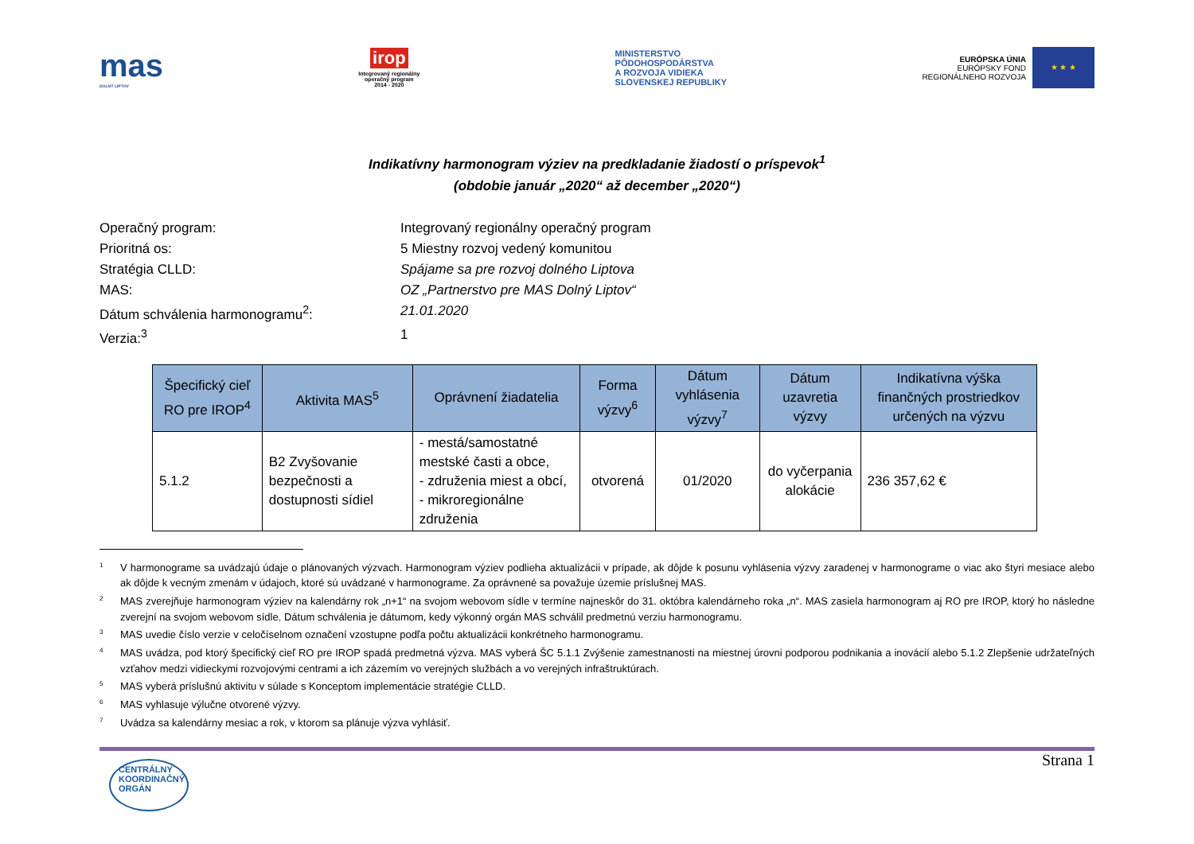mas
DOLNÝ LIPTOV
irop
Integrovaný regionálny
operačný program
2014 - 2020
MINISTERSTVO
PÔDOHOSPODÁRSTVA
A ROZVOJA VIDIEKA
SLOVENSKEJ REPUBLIKY
EURÓPSKA ÚNIA
EURÓPSKY FOND
REGIONÁLNEHO ROZVOJA
★ ★ ★
Indikatívny harmonogram výziev na predkladanie žiadostí o príspevok<sup>1</sup>
(obdobie január „2020“ až december „2020“)
Operačný program:
Integrovaný regionálny operačný program
Prioritná os:
5 Miestny rozvoj vedený komunitou
Stratégia CLLD:
Spájame sa pre rozvoj dolného Liptova
MAS:
OZ „Partnerstvo pre MAS Dolný Liptov“
Dátum schválenia harmonogramu<sup>2</sup>:
21.01.2020
Verzia:<sup>3</sup>
1
| Špecifický cieľ RO pre IROP<sup>4</sup> | Aktivita MAS<sup>5</sup> | Oprávnení žiadatelia | Forma výzvy<sup>6</sup> | Dátum vyhlásenia výzvy<sup>7</sup> | Dátum uzavretia výzvy | Indikatívna výška finančných prostriedkov určených na výzvu |
| --- | --- | --- | --- | --- | --- | --- |
| 5.1.2 | B2 Zvyšovanie bezpečnosti a dostupnosti sídiel | - mestá/samostatné mestské časti a obce, - združenia miest a obcí, - mikroregionálne združenia | otvorená | 01/2020 | do vyčerpania alokácie | 236 357,62 € |
<sup>1</sup> V harmonograme sa uvádzajú údaje o plánovaných výzvach. Harmonogram výziev podlieha aktualizácii v prípade, ak dôjde k posunu vyhlásenia výzvy zaradenej v harmonograme o viac ako štyri mesiace alebo ak dôjde k vecným zmenám v údajoch, ktoré sú uvádzané v harmonograme. Za oprávnené sa považuje územie príslušnej MAS.
<sup>2</sup> MAS zverejňuje harmonogram výziev na kalendárny rok „n+1“ na svojom webovom sídle v termíne najneskôr do 31. októbra kalendárneho roka „n“. MAS zasiela harmonogram aj RO pre IROP, ktorý ho následne zverejní na svojom webovom sídle. Dátum schválenia je dátumom, kedy výkonný orgán MAS schválil predmetnú verziu harmonogramu.
<sup>3</sup> MAS uvedie číslo verzie v celočíselnom označení vzostupne podľa počtu aktualizácii konkrétneho harmonogramu.
<sup>4</sup> MAS uvádza, pod ktorý špecifický cieľ RO pre IROP spadá predmetná výzva. MAS vyberá ŠC 5.1.1 Zvýšenie zamestnanosti na miestnej úrovni podporou podnikania a inovácií alebo 5.1.2 Zlepšenie udržateľných vzťahov medzi vidieckymi rozvojovými centrami a ich zázemím vo verejných službách a vo verejných infraštruktúrach.
<sup>5</sup> MAS vyberá príslušnú aktivitu v súlade s Konceptom implementácie stratégie CLLD.
<sup>6</sup> MAS vyhlasuje výlučne otvorené výzvy.
<sup>7</sup> Uvádza sa kalendárny mesiac a rok, v ktorom sa plánuje výzva vyhlásiť.
CENTRÁLNY
KOORDINAČNÝ
ORGÁN
Strana 1